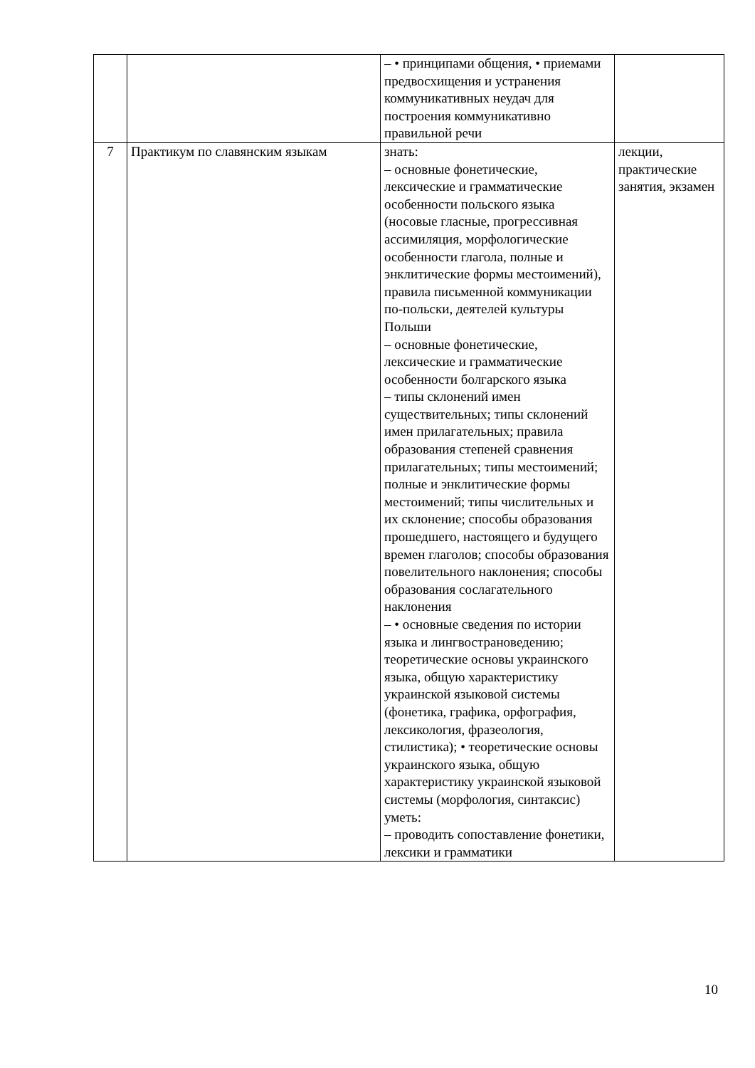| | | – • принципами общения, • приемами предвосхищения и устранения коммуникативных неудач для построения коммуникативно правильной речи | |
| 7 | Практикум по славянским языкам | знать: – основные фонетические, лексические и грамматические особенности польского языка (носовые гласные, прогрессивная ассимиляция, морфологические особенности глагола, полные и энклитические формы местоимений), правила письменной коммуникации по-польски, деятелей культуры Польши – основные фонетические, лексические и грамматические особенности болгарского языка – типы склонений имен существительных; типы склонений имен прилагательных; правила образования степеней сравнения прилагательных; типы местоимений; полные и энклитические формы местоимений; типы числительных и их склонение; способы образования прошедшего, настоящего и будущего времен глаголов; способы образования повелительного наклонения; способы образования сослагательного наклонения – • основные сведения по истории языка и лингвострановедению; теоретические основы украинского языка, общую характеристику украинской языковой системы (фонетика, графика, орфография, лексикология, фразеология, стилистика); • теоретические основы украинского языка, общую характеристику украинской языковой системы (морфология, синтаксис) уметь: – проводить сопоставление фонетики, лексики и грамматики | лекции, практические занятия, экзамен |
10